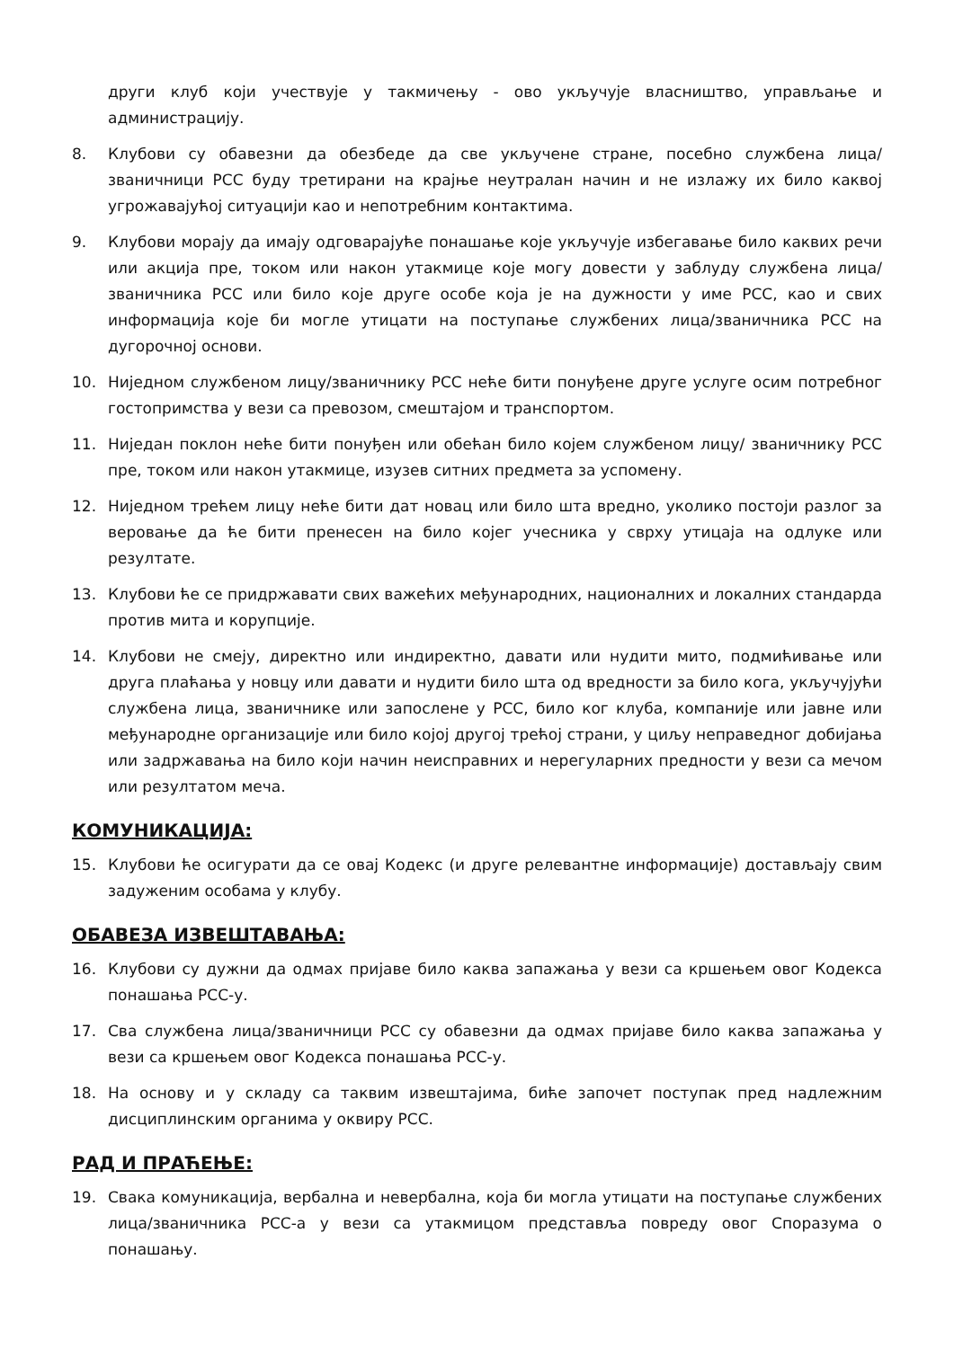други клуб који учествује у такмичењу - ово укључује власништво, управљање и администрацију.
8. Клубови су обавезни да обезбеде да све укључене стране, посебно службена лица/званичници РСС буду третирани на крајње неутралан начин и не излажу их било каквој угрожавајућој ситуацији као и непотребним контактима.
9. Клубови морају да имају одговарајуће понашање које укључује избегавање било каквих речи или акција пре, током или након утакмице које могу довести у заблуду службена лица/званичника РСС или било које друге особе која је на дужности у име РСС, као и свих информација које би могле утицати на поступање службених лица/званичника РСС на дугорочној основи.
10. Ниједном службеном лицу/званичнику РСС неће бити понуђене друге услуге осим потребног гостопримства у вези са превозом, смештајом и транспортом.
11. Ниједан поклон неће бити понуђен или обећан било којем службеном лицу/ званичнику РСС пре, током или након утакмице, изузев ситних предмета за успомену.
12. Ниједном трећем лицу неће бити дат новац или било шта вредно, уколико постоји разлог за веровање да ће бити пренесен на било којег учесника у сврху утицаја на одлуке или резултате.
13. Клубови ће се придржавати свих важећих међународних, националних и локалних стандарда против мита и корупције.
14. Клубови не смеју, директно или индиректно, давати или нудити мито, подмићивање или друга плаћања у новцу или давати и нудити било шта од вредности за било кога, укључујући службена лица, званичнике или запослене у РСС, било ког клуба, компаније или јавне или међународне организације или било којој другој трећој страни, у циљу неправедног добијања или задржавања на било који начин неисправних и нерегуларних предности у вези са мечом или резултатом меча.
КОМУНИКАЦИЈА:
15. Клубови ће осигурати да се овај Кодекс (и друге релевантне информације) достављају свим задуженим особама у клубу.
ОБАВЕЗА ИЗВЕШТАВАЊА:
16. Клубови су дужни да одмах пријаве било каква запажања у вези са кршењем овог Кодекса понашања РСС-у.
17. Сва службена лица/званичници РСС су обавезни да одмах пријаве било каква запажања у вези са кршењем овог Кодекса понашања РСС-у.
18. На основу и у складу са таквим извештајима, биће започет поступак пред надлежним дисциплинским органима у оквиру РСС.
РАД И ПРАЋЕЊЕ:
19. Свака комуникација, вербална и невербална, која би могла утицати на поступање службених лица/званичника РСС-а у вези са утакмицом представља повреду овог Споразума о понашању.